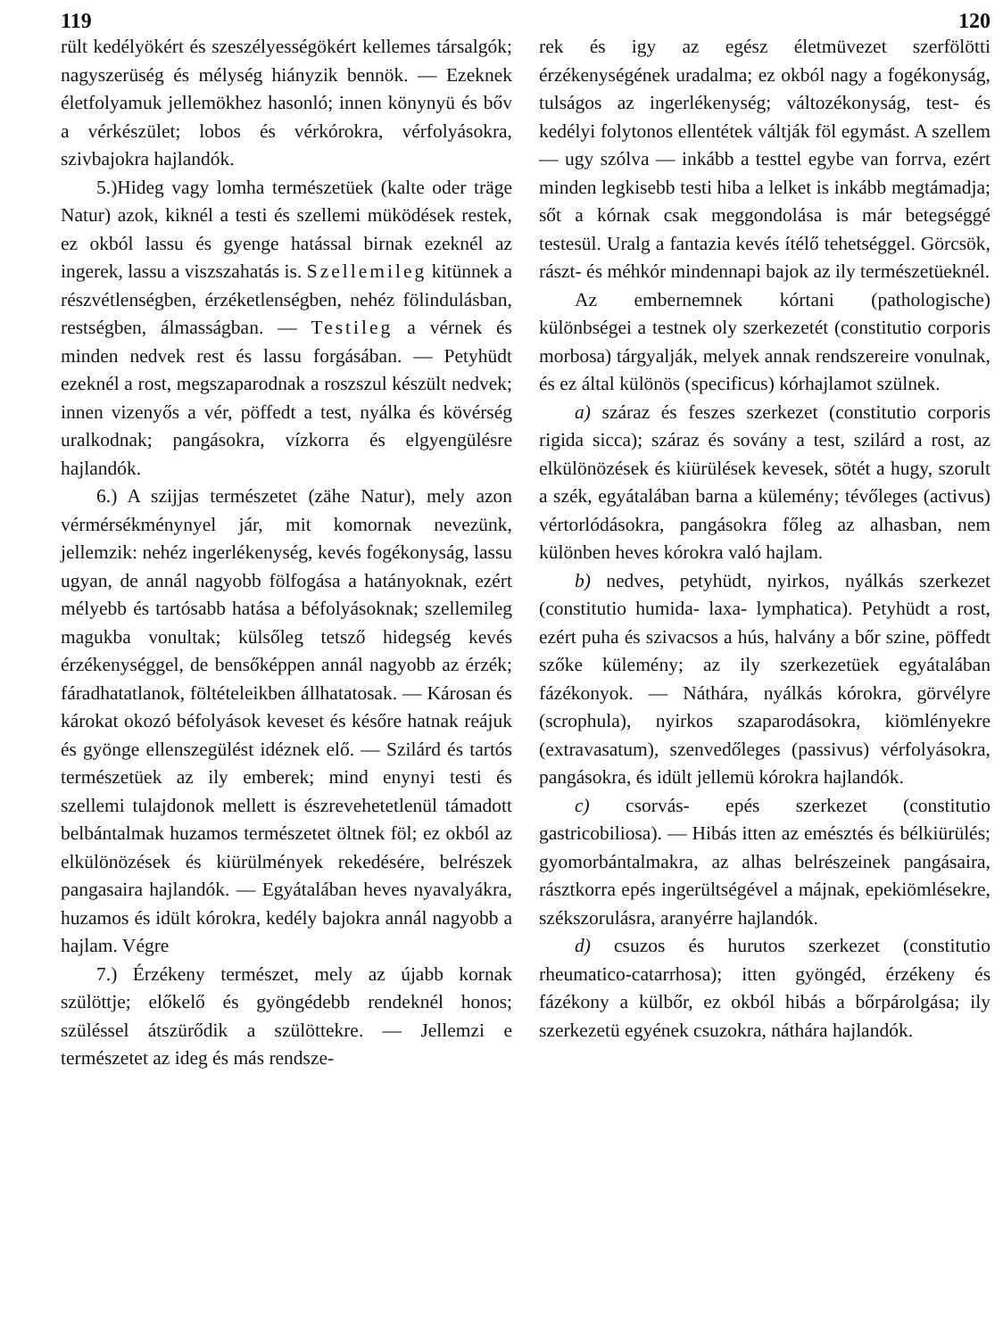119 120
rült kedélyökért és szeszélyességökért kellemes társalgók; nagyszerüség és mélység hiányzik bennök. — Ezeknek életfolyamuk jellemökhez hasonló; innen könynyü és bőv a vérkészület; lobos és vérkórokra, vérfolyásokra, szivbajokra hajlandók.
5.)Hideg vagy lomha természetüek (kalte oder träge Natur) azok, kiknél a testi és szellemi müködések restek, ez okból lassu és gyenge hatással birnak ezeknél az ingerek, lassu a viszszahatás is. Szellemileg kitünnek a részvétlenségben, érzéketlenségben, nehéz fölindulásban, restségben, álmasságban. — Testileg a vérnek és minden nedvek rest és lassu forgásában. — Petyhüdt ezeknél a rost, megszaparodnak a roszszul készült nedvek; innen vizenyős a vér, pöffedt a test, nyálka és kövérség uralkodnak; pangásokra, vízkorra és elgyengülésre hajlandók.
6.) A szijjas természetet (zähe Natur), mely azon vérmérsékménynyel jár, mit komornak nevezünk, jellemzik: nehéz ingerlékenység, kevés fogékonyság, lassu ugyan, de annál nagyobb fölfogása a hatányoknak, ezért mélyebb és tartósabb hatása a béfolyásoknak; szellemileg magukba vonultak; külsőleg tetsző hidegség kevés érzékenységgel, de bensőképpen annál nagyobb az érzék; fáradhatatlanok, föltételeikben állhatatosak. — Károsan és károkat okozó béfolyások keveset és későre hatnak reájuk és gyönge ellenszegülést idéznek elő. — Szilárd és tartós természetüek az ily emberek; mind enynyi testi és szellemi tulajdonok mellett is észrevehetetlenül támadott belbántalmak huzamos természetet öltnek föl; ez okból az elkülönözések és kiürülmények rekedésére, belrészek pangasaira hajlandók. — Egyátalában heves nyavalyákra, huzamos és idült kórokra, kedély bajokra annál nagyobb a hajlam. Végre
7.) Érzékeny természet, mely az újabb kornak szülöttje; előkelő és gyöngédebb rendeknél honos; szüléssel átszürődik a szülöttekre. — Jellemzi e természetet az ideg és más rendsze-
rek és igy az egész életmüvezet szerfölötti érzékenységének uradalma; ez okból nagy a fogékonyság, tulságos az ingerlékenység; változékonyság, test- és kedélyi folytonos ellentétek váltják föl egymást. A szellem — ugy szólva — inkább a testtel egybe van forrva, ezért minden legkisebb testi hiba a lelket is inkább megtámadja; sőt a kórnak csak meggondolása is már betegséggé testesül. Uralg a fantazia kevés ítélő tehetséggel. Görcsök, rászt- és méhkór mindennapi bajok az ily természetüeknél.
Az embernemnek kórtani (pathologische) különbségei a testnek oly szerkezetét (constitutio corporis morbosa) tárgyalják, melyek annak rendszereire vonulnak, és ez által különös (specificus) kórhajlamot szülnek.
a) száraz és feszes szerkezet (constitutio corporis rigida sicca); száraz és sovány a test, szilárd a rost, az elkülönözések és kiürülések kevesek, sötét a hugy, szorult a szék, egyátalában barna a külemény; tévőleges (activus) vértorlódásokra, pangásokra főleg az alhasban, nem különben heves kórokra való hajlam.
b) nedves, petyhüdt, nyirkos, nyálkás szerkezet (constitutio humida- laxa- lymphatica). Petyhüdt a rost, ezért puha és szivacsos a hús, halvány a bőr szine, pöffedt szőke külemény; az ily szerkezetüek egyátalában fázékonyok. — Náthára, nyálkás kórokra, görvélyre (scrophula), nyirkos szaparodásokra, kiömlényekre (extravasatum), szenvedőleges (passivus) vérfolyásokra, pangásokra, és idült jellemü kórokra hajlandók.
c) csorvás- epés szerkezet (constitutio gastricobiliosa). — Hibás itten az emésztés és bélkiürülés; gyomorbántalmakra, az alhas belrészeinek pangásaira, rásztkorra epés ingerültségével a májnak, epekiömlésekre, székszorulásra, aranyérre hajlandók.
d) csuzos és hurutos szerkezet (constitutio rheumatico-catarrhosa); itten gyöngéd, érzékeny és fázékony a külbőr, ez okból hibás a bőrpárolgása; ily szerkezetü egyének csuzokra, náthára hajlandók.